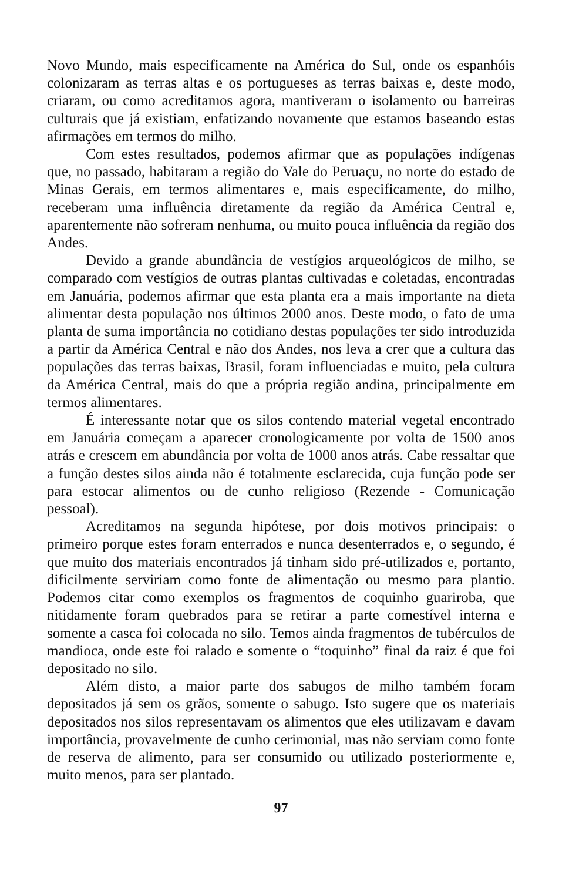Novo Mundo, mais especificamente na América do Sul, onde os espanhóis colonizaram as terras altas e os portugueses as terras baixas e, deste modo, criaram, ou como acreditamos agora, mantiveram o isolamento ou barreiras culturais que já existiam, enfatizando novamente que estamos baseando estas afirmações em termos do milho.
Com estes resultados, podemos afirmar que as populações indígenas que, no passado, habitaram a região do Vale do Peruaçu, no norte do estado de Minas Gerais, em termos alimentares e, mais especificamente, do milho, receberam uma influência diretamente da região da América Central e, aparentemente não sofreram nenhuma, ou muito pouca influência da região dos Andes.
Devido a grande abundância de vestígios arqueológicos de milho, se comparado com vestígios de outras plantas cultivadas e coletadas, encontradas em Januária, podemos afirmar que esta planta era a mais importante na dieta alimentar desta população nos últimos 2000 anos. Deste modo, o fato de uma planta de suma importância no cotidiano destas populações ter sido introduzida a partir da América Central e não dos Andes, nos leva a crer que a cultura das populações das terras baixas, Brasil, foram influenciadas e muito, pela cultura da América Central, mais do que a própria região andina, principalmente em termos alimentares.
É interessante notar que os silos contendo material vegetal encontrado em Januária começam a aparecer cronologicamente por volta de 1500 anos atrás e crescem em abundância por volta de 1000 anos atrás. Cabe ressaltar que a função destes silos ainda não é totalmente esclarecida, cuja função pode ser para estocar alimentos ou de cunho religioso (Rezende - Comunicação pessoal).
Acreditamos na segunda hipótese, por dois motivos principais: o primeiro porque estes foram enterrados e nunca desenterrados e, o segundo, é que muito dos materiais encontrados já tinham sido pré-utilizados e, portanto, dificilmente serviriam como fonte de alimentação ou mesmo para plantio. Podemos citar como exemplos os fragmentos de coquinho guariroba, que nitidamente foram quebrados para se retirar a parte comestível interna e somente a casca foi colocada no silo. Temos ainda fragmentos de tubérculos de mandioca, onde este foi ralado e somente o “toquinho” final da raiz é que foi depositado no silo.
Além disto, a maior parte dos sabugos de milho também foram depositados já sem os grãos, somente o sabugo. Isto sugere que os materiais depositados nos silos representavam os alimentos que eles utilizavam e davam importância, provavelmente de cunho cerimonial, mas não serviam como fonte de reserva de alimento, para ser consumido ou utilizado posteriormente e, muito menos, para ser plantado.
97